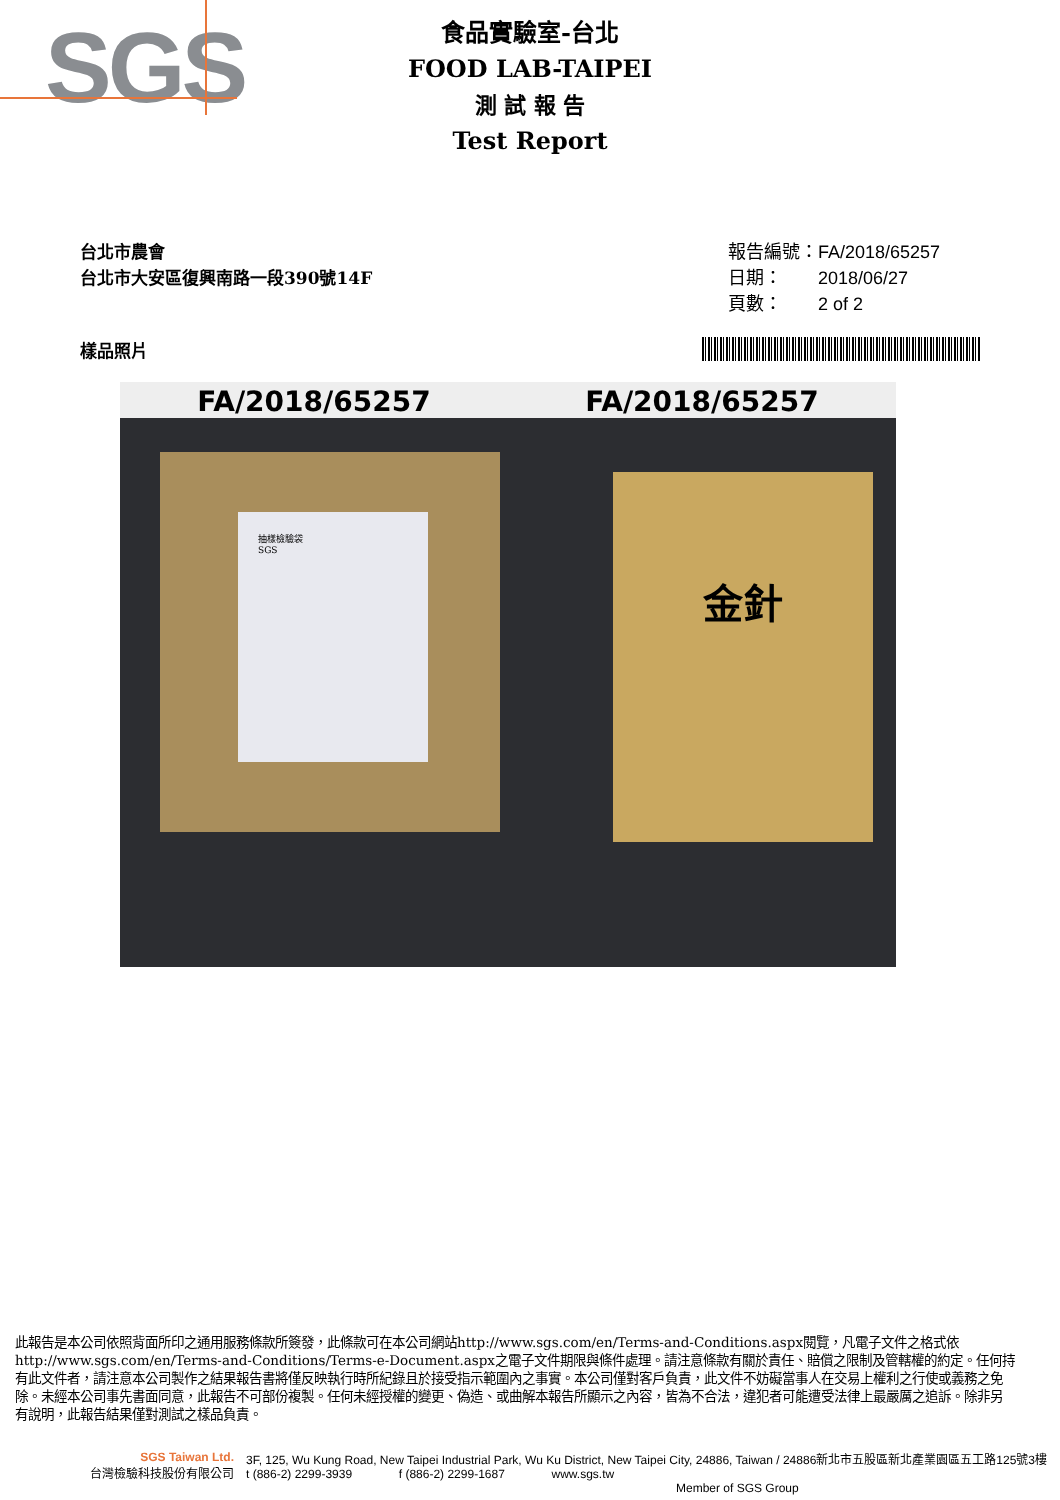SGS
食品實驗室-台北
FOOD LAB-TAIPEI
測 試 報 告
Test Report
台北市農會
台北市大安區復興南路一段390號14F
報告編號：FA/2018/65257
日期：　　2018/06/27
頁數：　　2 of 2
樣品照片
FA/2018/65257
抽樣檢驗袋
SGS
FA/2018/65257
金針
此報告是本公司依照背面所印之通用服務條款所簽發，此條款可在本公司網站http://www.sgs.com/en/Terms-and-Conditions.aspx閱覽，凡電子文件之格式依http://www.sgs.com/en/Terms-and-Conditions/Terms-e-Document.aspx之電子文件期限與條件處理。請注意條款有關於責任、賠償之限制及管轄權的約定。任何持有此文件者，請注意本公司製作之結果報告書將僅反映執行時所紀錄且於接受指示範圍內之事實。本公司僅對客戶負責，此文件不妨礙當事人在交易上權利之行使或義務之免除。未經本公司事先書面同意，此報告不可部份複製。任何未經授權的變更、偽造、或曲解本報告所顯示之內容，皆為不合法，違犯者可能遭受法律上最嚴厲之追訴。除非另有說明，此報告結果僅對測試之樣品負責。
SGS Taiwan Ltd.
台灣檢驗科技股份有限公司
3F, 125, Wu Kung Road, New Taipei Industrial Park, Wu Ku District, New Taipei City, 24886, Taiwan / 24886新北市五股區新北產業園區五工路125號3樓
t (886-2) 2299-3939 f (886-2) 2299-1687 www.sgs.tw
Member of SGS Group